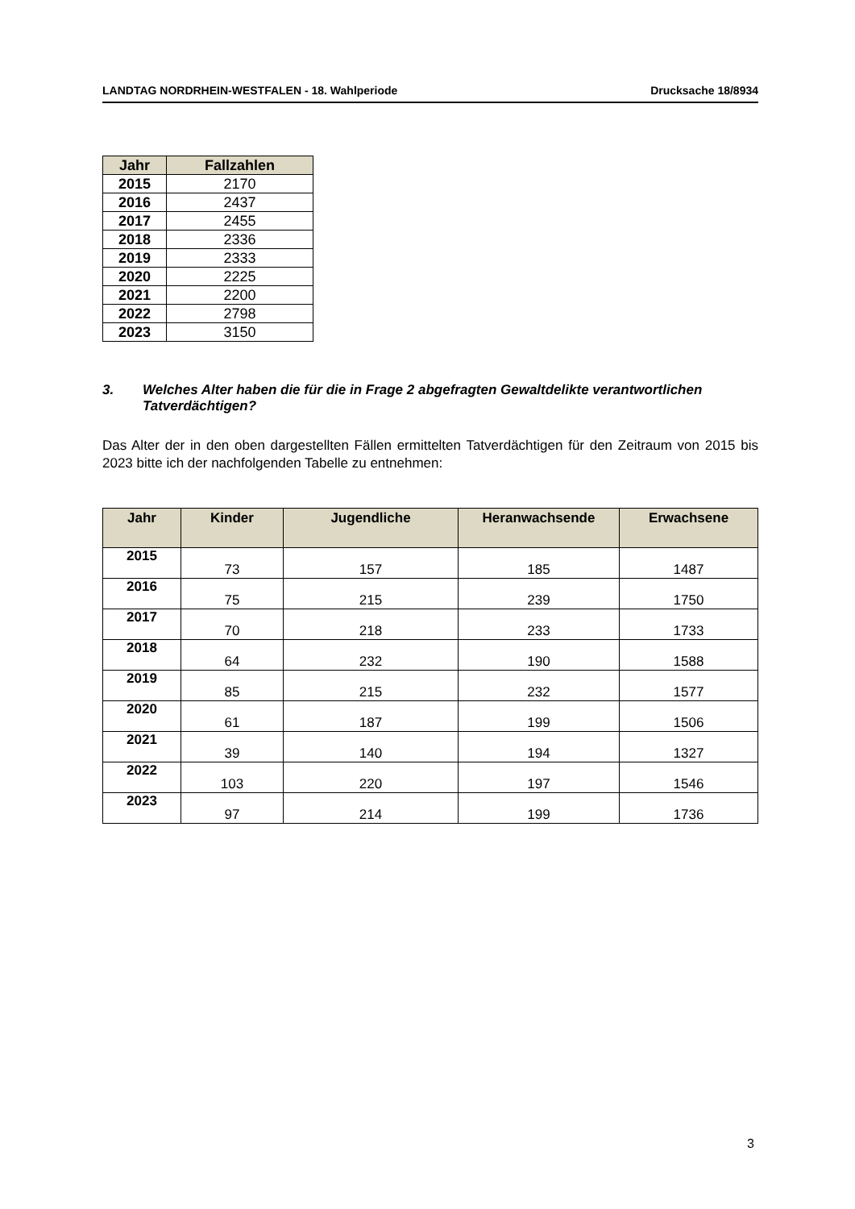LANDTAG NORDRHEIN-WESTFALEN - 18. Wahlperiode Drucksache 18/8934
| Jahr | Fallzahlen |
| --- | --- |
| 2015 | 2170 |
| 2016 | 2437 |
| 2017 | 2455 |
| 2018 | 2336 |
| 2019 | 2333 |
| 2020 | 2225 |
| 2021 | 2200 |
| 2022 | 2798 |
| 2023 | 3150 |
3. Welches Alter haben die für die in Frage 2 abgefragten Gewaltdelikte verantwortlichen Tatverdächtigen?
Das Alter der in den oben dargestellten Fällen ermittelten Tatverdächtigen für den Zeitraum von 2015 bis 2023 bitte ich der nachfolgenden Tabelle zu entnehmen:
| Jahr | Kinder | Jugendliche | Heranwachsende | Erwachsene |
| --- | --- | --- | --- | --- |
| 2015 | 73 | 157 | 185 | 1487 |
| 2016 | 75 | 215 | 239 | 1750 |
| 2017 | 70 | 218 | 233 | 1733 |
| 2018 | 64 | 232 | 190 | 1588 |
| 2019 | 85 | 215 | 232 | 1577 |
| 2020 | 61 | 187 | 199 | 1506 |
| 2021 | 39 | 140 | 194 | 1327 |
| 2022 | 103 | 220 | 197 | 1546 |
| 2023 | 97 | 214 | 199 | 1736 |
3